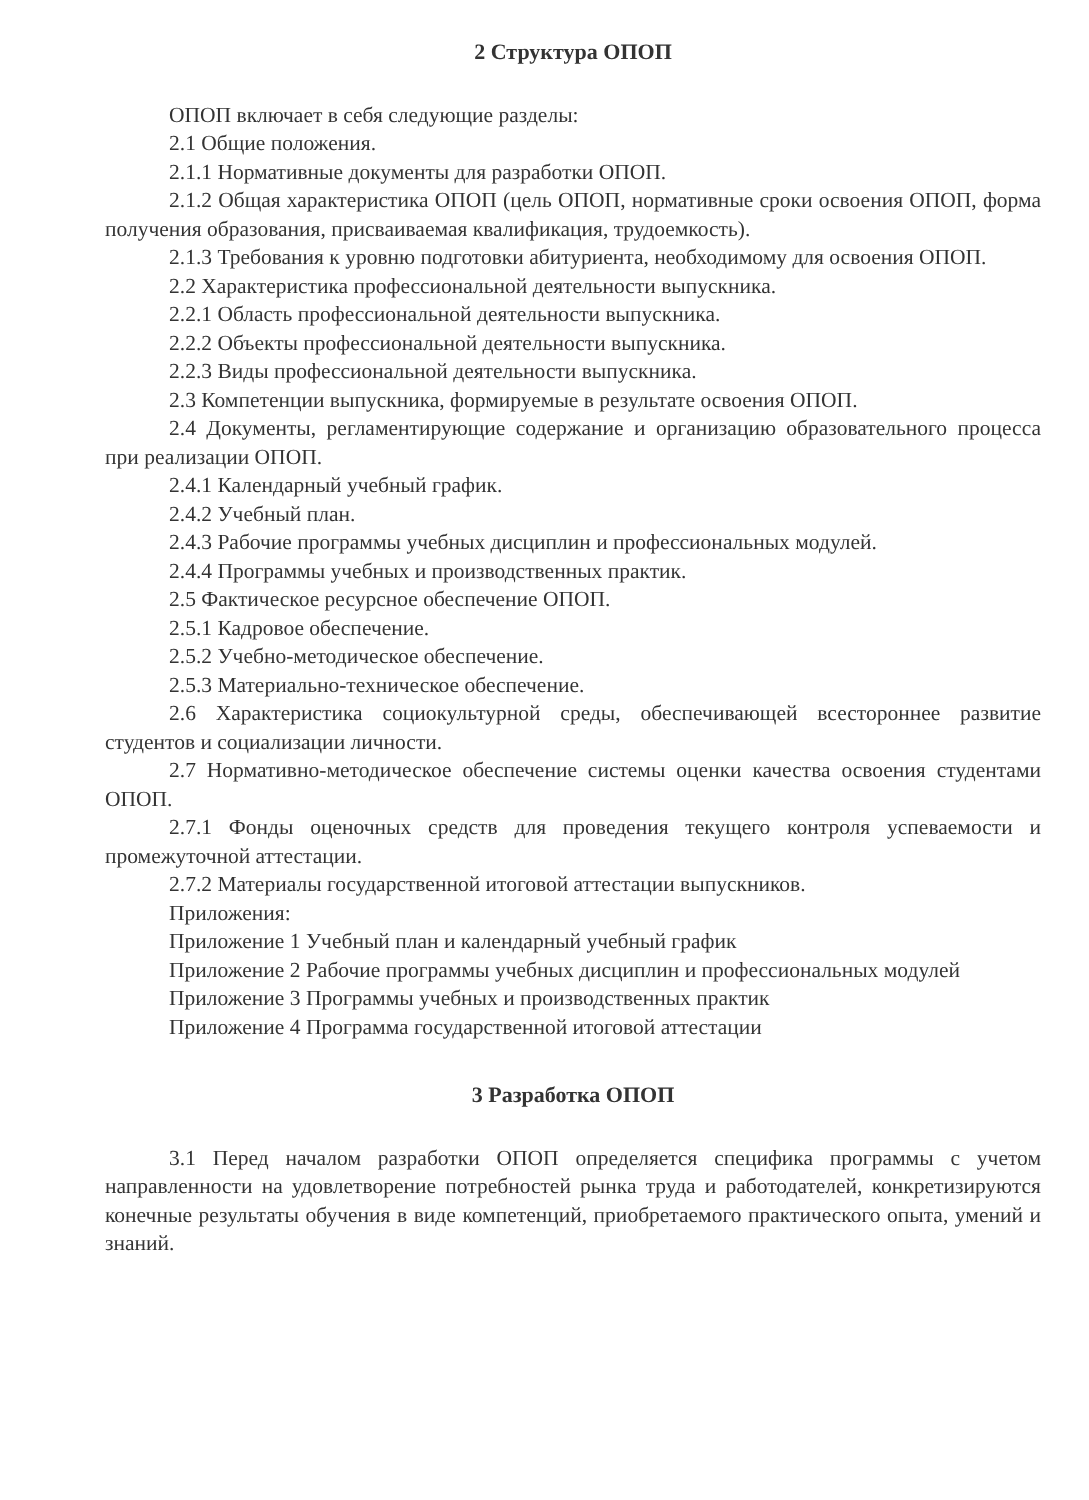2 Структура ОПОП
ОПОП включает в себя следующие разделы:
2.1 Общие положения.
2.1.1 Нормативные документы для разработки ОПОП.
2.1.2 Общая характеристика ОПОП (цель ОПОП, нормативные сроки освоения ОПОП, форма получения образования, присваиваемая квалификация, трудоемкость).
2.1.3 Требования к уровню подготовки абитуриента, необходимому для освоения ОПОП.
2.2 Характеристика профессиональной деятельности выпускника.
2.2.1 Область профессиональной деятельности выпускника.
2.2.2 Объекты профессиональной деятельности выпускника.
2.2.3 Виды профессиональной деятельности выпускника.
2.3 Компетенции выпускника, формируемые в результате освоения ОПОП.
2.4 Документы, регламентирующие содержание и организацию образовательного процесса при реализации ОПОП.
2.4.1 Календарный учебный график.
2.4.2 Учебный план.
2.4.3 Рабочие программы учебных дисциплин и профессиональных модулей.
2.4.4 Программы учебных и производственных практик.
2.5 Фактическое ресурсное обеспечение ОПОП.
2.5.1 Кадровое обеспечение.
2.5.2 Учебно-методическое обеспечение.
2.5.3 Материально-техническое обеспечение.
2.6 Характеристика социокультурной среды, обеспечивающей всестороннее развитие студентов и социализации личности.
2.7 Нормативно-методическое обеспечение системы оценки качества освоения студентами ОПОП.
2.7.1 Фонды оценочных средств для проведения текущего контроля успеваемости и промежуточной аттестации.
2.7.2 Материалы государственной итоговой аттестации выпускников.
Приложения:
Приложение 1 Учебный план и календарный учебный график
Приложение 2 Рабочие программы учебных дисциплин и профессиональных модулей
Приложение 3 Программы учебных и производственных практик
Приложение 4 Программа государственной итоговой аттестации
3 Разработка ОПОП
3.1 Перед началом разработки ОПОП определяется специфика программы с учетом направленности на удовлетворение потребностей рынка труда и работодателей, конкретизируются конечные результаты обучения в виде компетенций, приобретаемого практического опыта, умений и знаний.